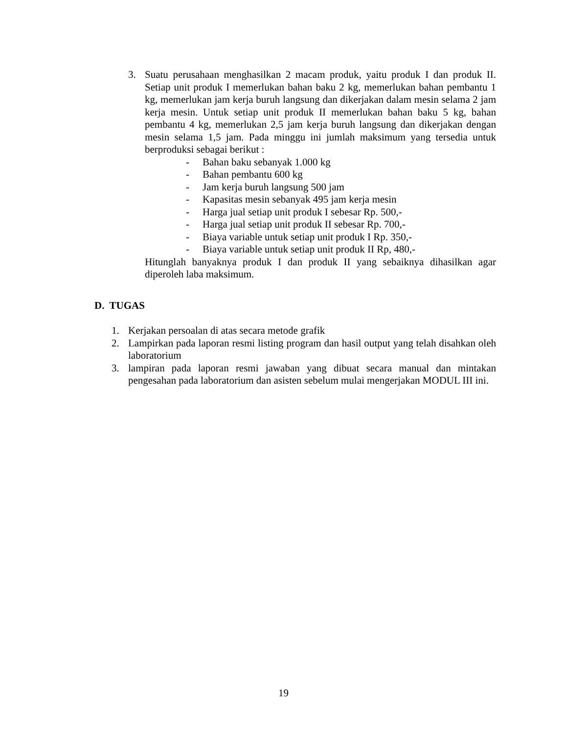3. Suatu perusahaan menghasilkan 2 macam produk, yaitu produk I dan produk II. Setiap unit produk I memerlukan bahan baku 2 kg, memerlukan bahan pembantu 1 kg, memerlukan jam kerja buruh langsung dan dikerjakan dalam mesin selama 2 jam kerja mesin. Untuk setiap unit produk II memerlukan bahan baku 5 kg, bahan pembantu 4 kg, memerlukan 2,5 jam kerja buruh langsung dan dikerjakan dengan mesin selama 1,5 jam. Pada minggu ini jumlah maksimum yang tersedia untuk berproduksi sebagai berikut :
- Bahan baku sebanyak 1.000 kg
- Bahan pembantu 600 kg
- Jam kerja buruh langsung 500 jam
- Kapasitas mesin sebanyak 495 jam kerja mesin
- Harga jual setiap unit produk I sebesar Rp. 500,-
- Harga jual setiap unit produk II sebesar Rp. 700,-
- Biaya variable untuk setiap unit produk I Rp. 350,-
- Biaya variable untuk setiap unit produk II Rp, 480,-
Hitunglah banyaknya produk I dan produk II yang sebaiknya dihasilkan agar diperoleh laba maksimum.
D. TUGAS
1. Kerjakan persoalan di atas secara metode grafik
2. Lampirkan pada laporan resmi listing program dan hasil output yang telah disahkan oleh laboratorium
3. lampiran pada laporan resmi jawaban yang dibuat secara manual dan mintakan pengesahan pada laboratorium dan asisten sebelum mulai mengerjakan MODUL III ini.
19